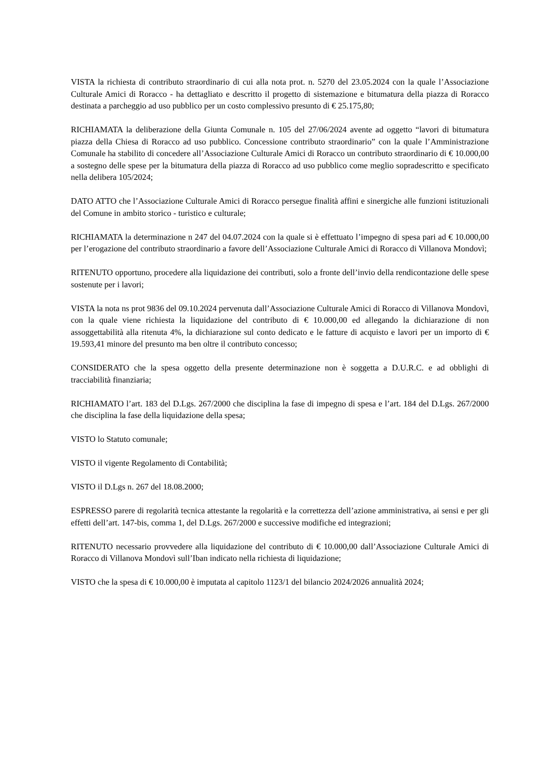VISTA la richiesta di contributo straordinario di cui alla nota prot. n. 5270 del 23.05.2024 con la quale l’Associazione Culturale Amici di Roracco - ha dettagliato e descritto il progetto di sistemazione e bitumatura della piazza di Roracco destinata a parcheggio ad uso pubblico per un costo complessivo presunto di € 25.175,80;
RICHIAMATA la deliberazione della Giunta Comunale n. 105 del 27/06/2024 avente ad oggetto “lavori di bitumatura piazza della Chiesa di Roracco ad uso pubblico. Concessione contributo straordinario” con la quale l’Amministrazione Comunale ha stabilito di concedere all’Associazione Culturale Amici di Roracco un contributo straordinario di € 10.000,00 a sostegno delle spese per la bitumatura della piazza di Roracco ad uso pubblico come meglio sopradescritto e specificato nella delibera 105/2024;
DATO ATTO che l’Associazione Culturale Amici di Roracco persegue finalità affini e sinergiche alle funzioni istituzionali del Comune in ambito storico - turistico e culturale;
RICHIAMATA la determinazione n 247 del 04.07.2024 con la quale si è effettuato l’impegno di spesa pari ad € 10.000,00 per l’erogazione del contributo straordinario a favore dell’Associazione Culturale Amici di Roracco di Villanova Mondovì;
RITENUTO opportuno, procedere alla liquidazione dei contributi, solo a fronte dell’invio della rendicontazione delle spese sostenute per i lavori;
VISTA la nota ns prot 9836 del 09.10.2024 pervenuta dall’Associazione Culturale Amici di Roracco di Villanova Mondovì, con la quale viene richiesta la liquidazione del contributo di € 10.000,00 ed allegando la dichiarazione di non assoggettabilità alla ritenuta 4%, la dichiarazione sul conto dedicato e le fatture di acquisto e lavori per un importo di € 19.593,41 minore del presunto ma ben oltre il contributo concesso;
CONSIDERATO che la spesa oggetto della presente determinazione non è soggetta a D.U.R.C. e ad obblighi di tracciabilità finanziaria;
RICHIAMATO l’art. 183 del D.Lgs. 267/2000 che disciplina la fase di impegno di spesa e l’art. 184 del D.Lgs. 267/2000 che disciplina la fase della liquidazione della spesa;
VISTO lo Statuto comunale;
VISTO il vigente Regolamento di Contabilità;
VISTO il D.Lgs n. 267 del 18.08.2000;
ESPRESSO parere di regolarità tecnica attestante la regolarità e la correttezza dell’azione amministrativa, ai sensi e per gli effetti dell’art. 147-bis, comma 1, del D.Lgs. 267/2000 e successive modifiche ed integrazioni;
RITENUTO necessario provvedere alla liquidazione del contributo di € 10.000,00 dall’Associazione Culturale Amici di Roracco di Villanova Mondovì sull’Iban indicato nella richiesta di liquidazione;
VISTO che la spesa di € 10.000,00 è imputata al capitolo 1123/1 del bilancio 2024/2026 annualità 2024;